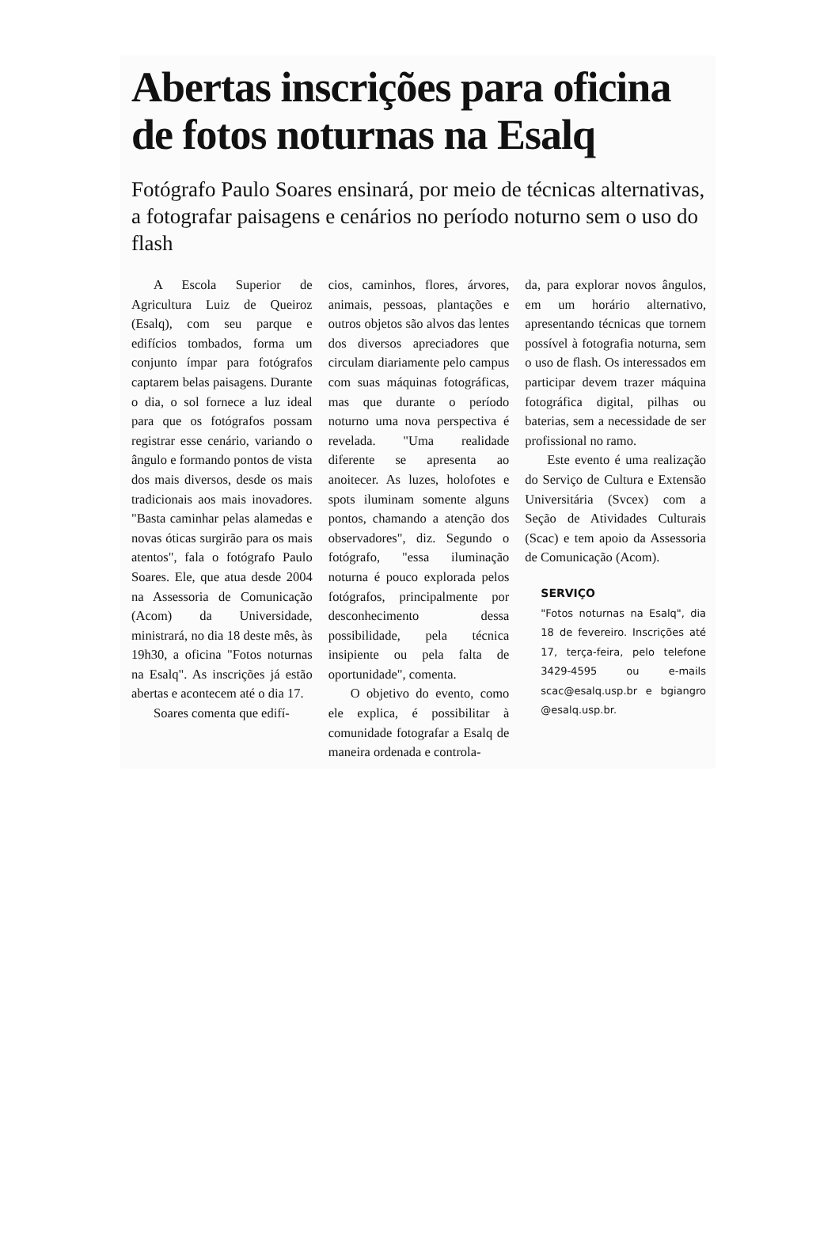Abertas inscrições para oficina de fotos noturnas na Esalq
Fotógrafo Paulo Soares ensinará, por meio de técnicas alternativas, a fotografar paisagens e cenários no período noturno sem o uso do flash
A Escola Superior de Agricultura Luiz de Queiroz (Esalq), com seu parque e edifícios tombados, forma um conjunto ímpar para fotógrafos captarem belas paisagens. Durante o dia, o sol fornece a luz ideal para que os fotógrafos possam registrar esse cenário, variando o ângulo e formando pontos de vista dos mais diversos, desde os mais tradicionais aos mais inovadores. "Basta caminhar pelas alamedas e novas óticas surgirão para os mais atentos", fala o fotógrafo Paulo Soares. Ele, que atua desde 2004 na Assessoria de Comunicação (Acom) da Universidade, ministrará, no dia 18 deste mês, às 19h30, a oficina "Fotos noturnas na Esalq". As inscrições já estão abertas e acontecem até o dia 17.
Soares comenta que edifí-
cios, caminhos, flores, árvores, animais, pessoas, plantações e outros objetos são alvos das lentes dos diversos apreciadores que circulam diariamente pelo campus com suas máquinas fotográficas, mas que durante o período noturno uma nova perspectiva é revelada. "Uma realidade diferente se apresenta ao anoitecer. As luzes, holofotes e spots iluminam somente alguns pontos, chamando a atenção dos observadores", diz. Segundo o fotógrafo, "essa iluminação noturna é pouco explorada pelos fotógrafos, principalmente por desconhecimento dessa possibilidade, pela técnica insipiente ou pela falta de oportunidade", comenta.
O objetivo do evento, como ele explica, é possibilitar à comunidade fotografar a Esalq de maneira ordenada e controla-
da, para explorar novos ângulos, em um horário alternativo, apresentando técnicas que tornem possível à fotografia noturna, sem o uso de flash. Os interessados em participar devem trazer máquina fotográfica digital, pilhas ou baterias, sem a necessidade de ser profissional no ramo.
Este evento é uma realização do Serviço de Cultura e Extensão Universitária (Svcex) com a Seção de Atividades Culturais (Scac) e tem apoio da Assessoria de Comunicação (Acom).
SERVIÇO
"Fotos noturnas na Esalq", dia 18 de fevereiro. Inscrições até 17, terça-feira, pelo telefone 3429-4595 ou e-mails scac@esalq.usp.br e bgiangro @esalq.usp.br.